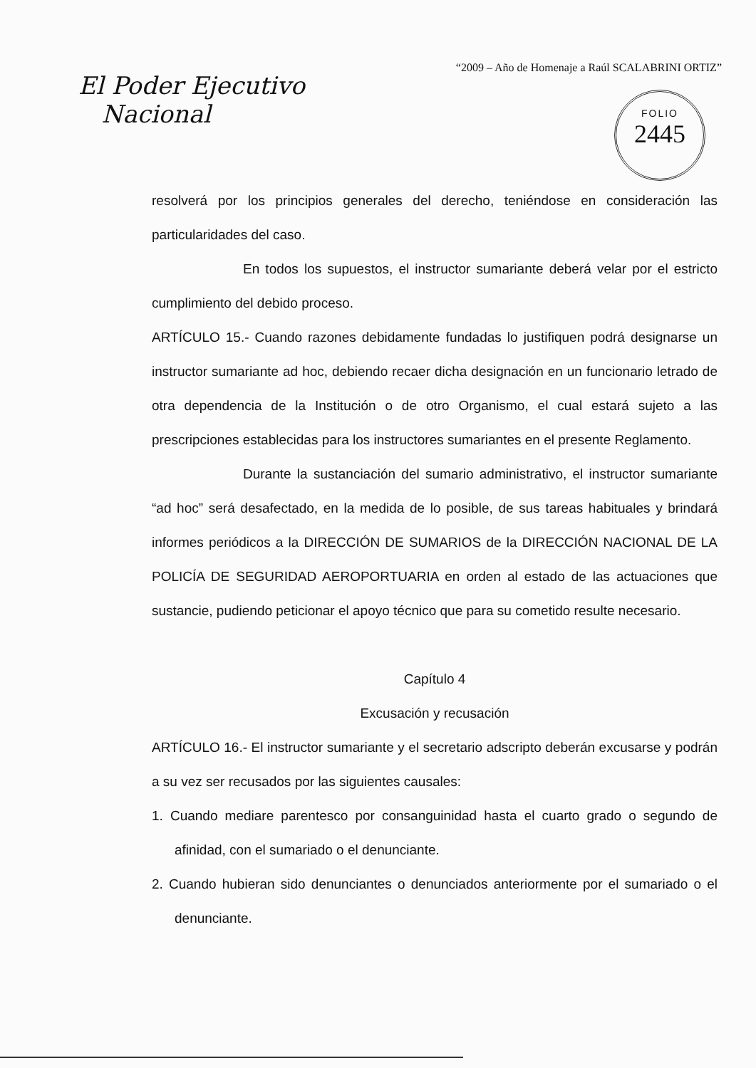“2009 – Año de Homenaje a Raúl SCALABRINI ORTIZ”
El Poder Ejecutivo
Nacional
FOLIO
2445
resolverá por los principios generales del derecho, teniéndose en consideración las particularidades del caso.
En todos los supuestos, el instructor sumariante deberá velar por el estricto cumplimiento del debido proceso.
ARTÍCULO 15.- Cuando razones debidamente fundadas lo justifiquen podrá designarse un instructor sumariante ad hoc, debiendo recaer dicha designación en un funcionario letrado de otra dependencia de la Institución o de otro Organismo, el cual estará sujeto a las prescripciones establecidas para los instructores sumariantes en el presente Reglamento.
Durante la sustanciación del sumario administrativo, el instructor sumariante “ad hoc” será desafectado, en la medida de lo posible, de sus tareas habituales y brindará informes periódicos a la DIRECCIÓN DE SUMARIOS de la DIRECCIÓN NACIONAL DE LA POLICÍA DE SEGURIDAD AEROPORTUARIA en orden al estado de las actuaciones que sustancie, pudiendo peticionar el apoyo técnico que para su cometido resulte necesario.
Capítulo 4
Excusación y recusación
ARTÍCULO 16.- El instructor sumariante y el secretario adscripto deberán excusarse y podrán a su vez ser recusados por las siguientes causales:
1. Cuando mediare parentesco por consanguinidad hasta el cuarto grado o segundo de afinidad, con el sumariado o el denunciante.
2. Cuando hubieran sido denunciantes o denunciados anteriormente por el sumariado o el denunciante.